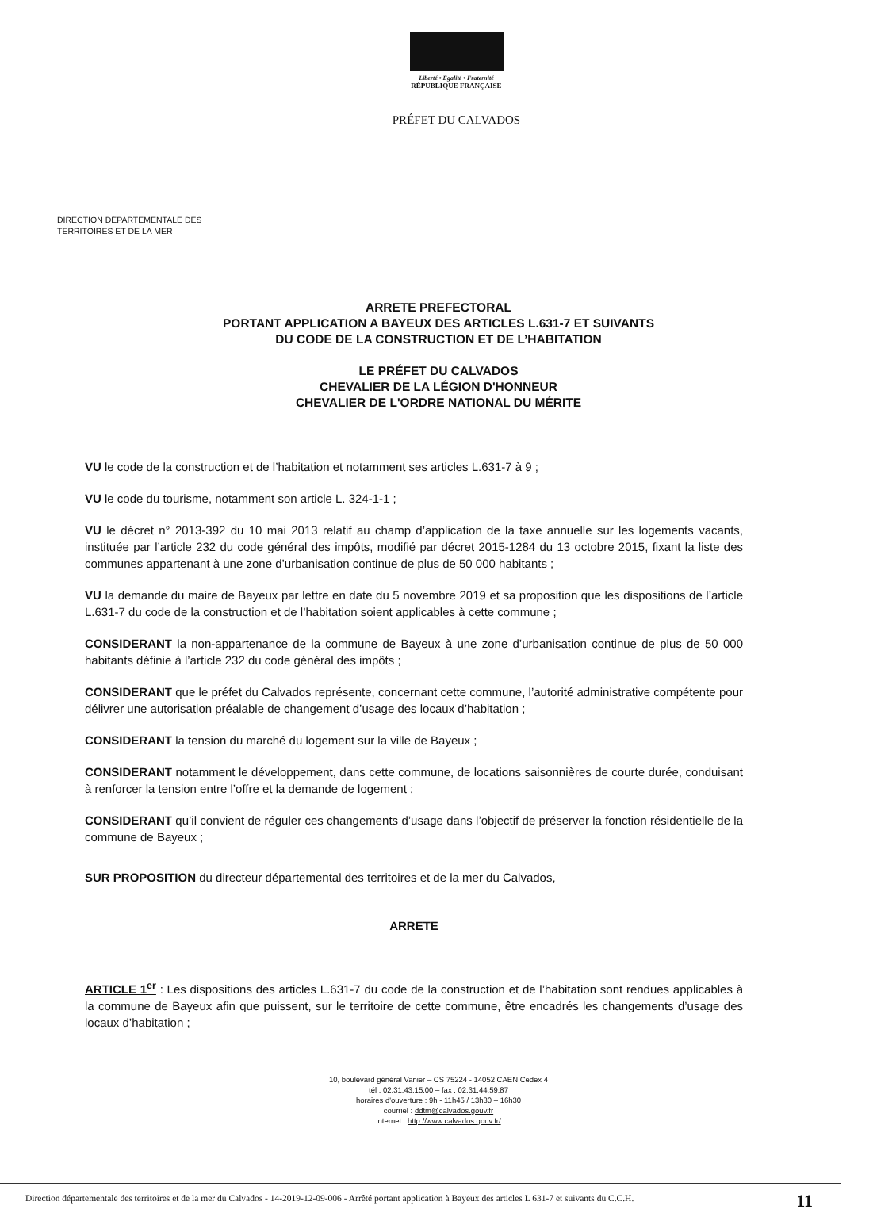Liberté • Égalité • Fraternité
RÉPUBLIQUE FRANÇAISE
PRÉFET DU CALVADOS
DIRECTION DÉPARTEMENTALE DES
TERRITOIRES ET DE LA MER
ARRETE PREFECTORAL
PORTANT APPLICATION A BAYEUX DES ARTICLES L.631-7 ET SUIVANTS
DU CODE DE LA CONSTRUCTION ET DE L’HABITATION
LE PRÉFET DU CALVADOS
CHEVALIER DE LA LÉGION D'HONNEUR
CHEVALIER DE L'ORDRE NATIONAL DU MÉRITE
VU le code de la construction et de l’habitation et notamment ses articles L.631-7 à 9 ;
VU le code du tourisme, notamment son article L. 324-1-1 ;
VU le décret n° 2013-392 du 10 mai 2013 relatif au champ d’application de la taxe annuelle sur les logements vacants, instituée par l’article 232 du code général des impôts, modifié par décret 2015-1284 du 13 octobre 2015, fixant la liste des communes appartenant à une zone d’urbanisation continue de plus de 50 000 habitants ;
VU la demande du maire de Bayeux par lettre en date du 5 novembre 2019 et sa proposition que les dispositions de l’article L.631-7 du code de la construction et de l’habitation soient applicables à cette commune ;
CONSIDERANT la non-appartenance de la commune de Bayeux à une zone d’urbanisation continue de plus de 50 000 habitants définie à l’article 232 du code général des impôts ;
CONSIDERANT que le préfet du Calvados représente, concernant cette commune, l’autorité administrative compétente pour délivrer une autorisation préalable de changement d’usage des locaux d’habitation ;
CONSIDERANT la tension du marché du logement sur la ville de Bayeux ;
CONSIDERANT notamment le développement, dans cette commune, de locations saisonnières de courte durée, conduisant à renforcer la tension entre l’offre et la demande de logement ;
CONSIDERANT qu’il convient de réguler ces changements d’usage dans l’objectif de préserver la fonction résidentielle de la commune de Bayeux ;
SUR PROPOSITION du directeur départemental des territoires et de la mer du Calvados,
ARRETE
ARTICLE 1<sup>er</sup> : Les dispositions des articles L.631-7 du code de la construction et de l’habitation sont rendues applicables à la commune de Bayeux afin que puissent, sur le territoire de cette commune, être encadrés les changements d’usage des locaux d’habitation ;
10, boulevard général Vanier – CS 75224 - 14052 CAEN Cedex 4
tél : 02.31.43.15.00 – fax : 02.31.44.59.87
horaires d'ouverture : 9h - 11h45 / 13h30 – 16h30
courriel : ddtm@calvados.gouv.fr
internet : http://www.calvados.gouv.fr/
Direction départementale des territoires et de la mer du Calvados - 14-2019-12-09-006 - Arrêté portant application à Bayeux des articles L 631-7 et suivants du C.C.H.
11